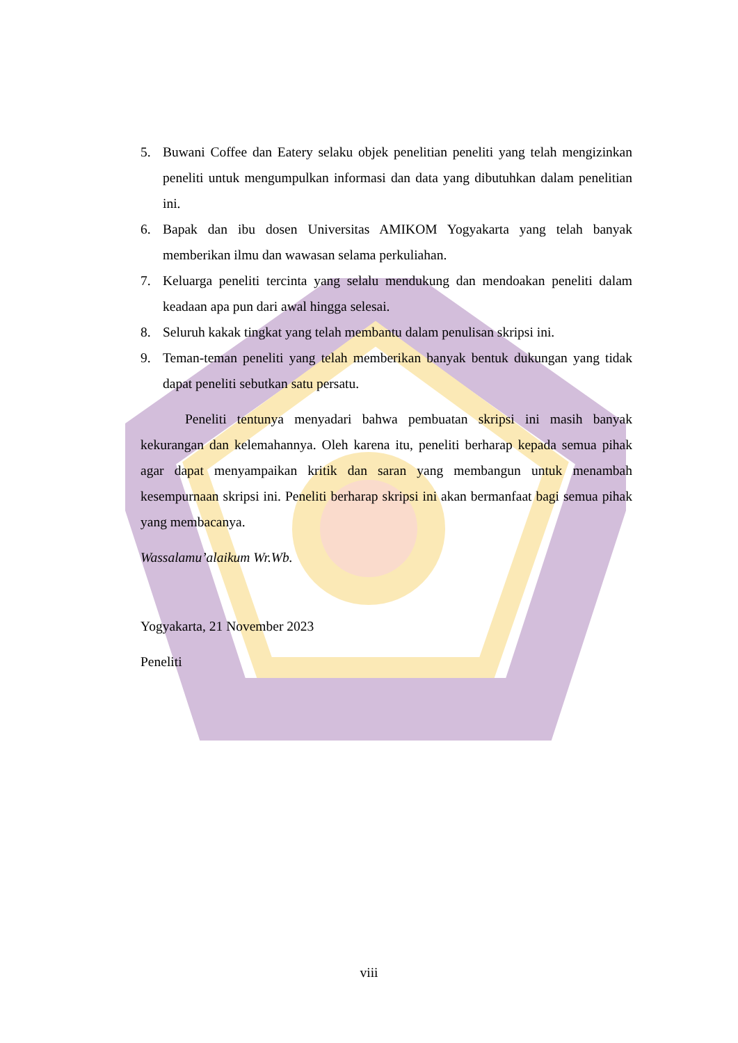5. Buwani Coffee dan Eatery selaku objek penelitian peneliti yang telah mengizinkan peneliti untuk mengumpulkan informasi dan data yang dibutuhkan dalam penelitian ini.
6. Bapak dan ibu dosen Universitas AMIKOM Yogyakarta yang telah banyak memberikan ilmu dan wawasan selama perkuliahan.
7. Keluarga peneliti tercinta yang selalu mendukung dan mendoakan peneliti dalam keadaan apa pun dari awal hingga selesai.
8. Seluruh kakak tingkat yang telah membantu dalam penulisan skripsi ini.
9. Teman-teman peneliti yang telah memberikan banyak bentuk dukungan yang tidak dapat peneliti sebutkan satu persatu.
Peneliti tentunya menyadari bahwa pembuatan skripsi ini masih banyak kekurangan dan kelemahannya. Oleh karena itu, peneliti berharap kepada semua pihak agar dapat menyampaikan kritik dan saran yang membangun untuk menambah kesempurnaan skripsi ini. Peneliti berharap skripsi ini akan bermanfaat bagi semua pihak yang membacanya.
Wassalamu’alaikum Wr.Wb.
Yogyakarta, 21 November 2023
Peneliti
viii